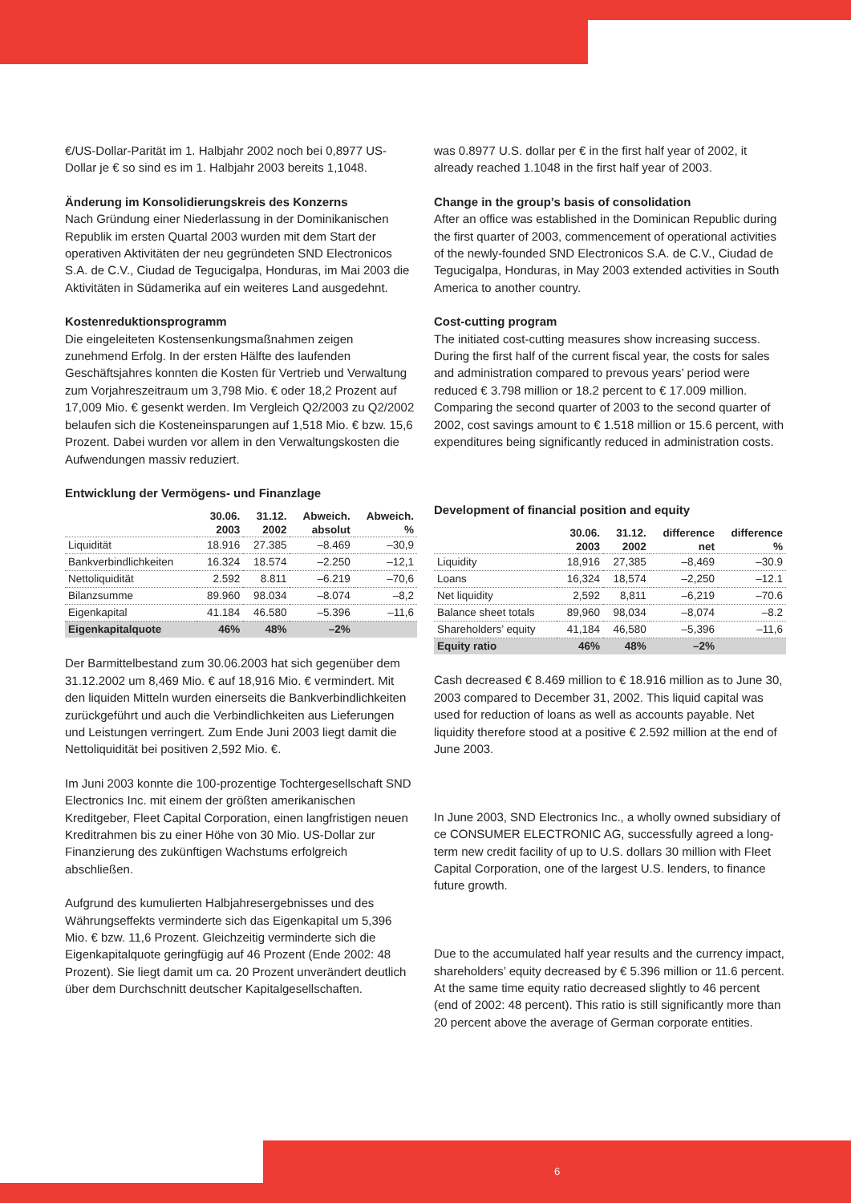€/US-Dollar-Parität im 1. Halbjahr 2002 noch bei 0,8977 US-Dollar je € so sind es im 1. Halbjahr 2003 bereits 1,1048.
Änderung im Konsolidierungskreis des Konzerns
Nach Gründung einer Niederlassung in der Dominikanischen Republik im ersten Quartal 2003 wurden mit dem Start der operativen Aktivitäten der neu gegründeten SND Electronicos S.A. de C.V., Ciudad de Tegucigalpa, Honduras, im Mai 2003 die Aktivitäten in Südamerika auf ein weiteres Land ausgedehnt.
Kostenreduktionsprogramm
Die eingeleiteten Kostensenkungsmaßnahmen zeigen zunehmend Erfolg. In der ersten Hälfte des laufenden Geschäftsjahres konnten die Kosten für Vertrieb und Verwaltung zum Vorjahreszeitraum um 3,798 Mio. € oder 18,2 Prozent auf 17,009 Mio. € gesenkt werden. Im Vergleich Q2/2003 zu Q2/2002 belaufen sich die Kosteneinsparungen auf 1,518 Mio. € bzw. 15,6 Prozent. Dabei wurden vor allem in den Verwaltungskosten die Aufwendungen massiv reduziert.
Entwicklung der Vermögens- und Finanzlage
| | 30.06. 2003 | 31.12. 2002 | Abweich. absolut | Abweich. % |
| --- | --- | --- | --- | --- |
| Liquidität | 18.916 | 27.385 | –8.469 | –30,9 |
| Bankverbindlichkeiten | 16.324 | 18.574 | –2.250 | –12,1 |
| Nettoliquidität | 2.592 | 8.811 | –6.219 | –70,6 |
| Bilanzsumme | 89.960 | 98.034 | –8.074 | –8,2 |
| Eigenkapital | 41.184 | 46.580 | –5.396 | –11,6 |
| Eigenkapitalquote | 46% | 48% | –2% | |
Der Barmittelbestand zum 30.06.2003 hat sich gegenüber dem 31.12.2002 um 8,469 Mio. € auf 18,916 Mio. € vermindert. Mit den liquiden Mitteln wurden einerseits die Bankverbindlichkeiten zurückgeführt und auch die Verbindlichkeiten aus Lieferungen und Leistungen verringert. Zum Ende Juni 2003 liegt damit die Nettoliquidität bei positiven 2,592 Mio. €.
Im Juni 2003 konnte die 100-prozentige Tochtergesellschaft SND Electronics Inc. mit einem der größten amerikanischen Kreditgeber, Fleet Capital Corporation, einen langfristigen neuen Kreditrahmen bis zu einer Höhe von 30 Mio. US-Dollar zur Finanzierung des zukünftigen Wachstums erfolgreich abschließen.
Aufgrund des kumulierten Halbjahresergebnisses und des Währungseffekts verminderte sich das Eigenkapital um 5,396 Mio. € bzw. 11,6 Prozent. Gleichzeitig verminderte sich die Eigenkapitalquote geringfügig auf 46 Prozent (Ende 2002: 48 Prozent). Sie liegt damit um ca. 20 Prozent unverändert deutlich über dem Durchschnitt deutscher Kapitalgesellschaften.
was 0.8977 U.S. dollar per € in the first half year of 2002, it already reached 1.1048 in the first half year of 2003.
Change in the group’s basis of consolidation
After an office was established in the Dominican Republic during the first quarter of 2003, commencement of operational activities of the newly-founded SND Electronicos S.A. de C.V., Ciudad de Tegucigalpa, Honduras, in May 2003 extended activities in South America to another country.
Cost-cutting program
The initiated cost-cutting measures show increasing success. During the first half of the current fiscal year, the costs for sales and administration compared to prevous years’ period were reduced € 3.798 million or 18.2 percent to € 17.009 million. Comparing the second quarter of 2003 to the second quarter of 2002, cost savings amount to € 1.518 million or 15.6 percent, with expenditures being significantly reduced in administration costs.
Development of financial position and equity
| | 30.06. 2003 | 31.12. 2002 | difference net | difference % |
| --- | --- | --- | --- | --- |
| Liquidity | 18,916 | 27,385 | –8,469 | –30.9 |
| Loans | 16,324 | 18,574 | –2,250 | –12.1 |
| Net liquidity | 2,592 | 8,811 | –6,219 | –70.6 |
| Balance sheet totals | 89,960 | 98,034 | –8,074 | –8.2 |
| Shareholders’ equity | 41,184 | 46,580 | –5,396 | –11,6 |
| Equity ratio | 46% | 48% | –2% | |
Cash decreased € 8.469 million to € 18.916 million as to June 30, 2003 compared to December 31, 2002. This liquid capital was used for reduction of loans as well as accounts payable. Net liquidity therefore stood at a positive € 2.592 million at the end of June 2003.
In June 2003, SND Electronics Inc., a wholly owned subsidiary of ce CONSUMER ELECTRONIC AG, successfully agreed a long-term new credit facility of up to U.S. dollars 30 million with Fleet Capital Corporation, one of the largest U.S. lenders, to finance future growth.
Due to the accumulated half year results and the currency impact, shareholders’ equity decreased by € 5.396 million or 11.6 percent. At the same time equity ratio decreased slightly to 46 percent (end of 2002: 48 percent). This ratio is still significantly more than 20 percent above the average of German corporate entities.
6